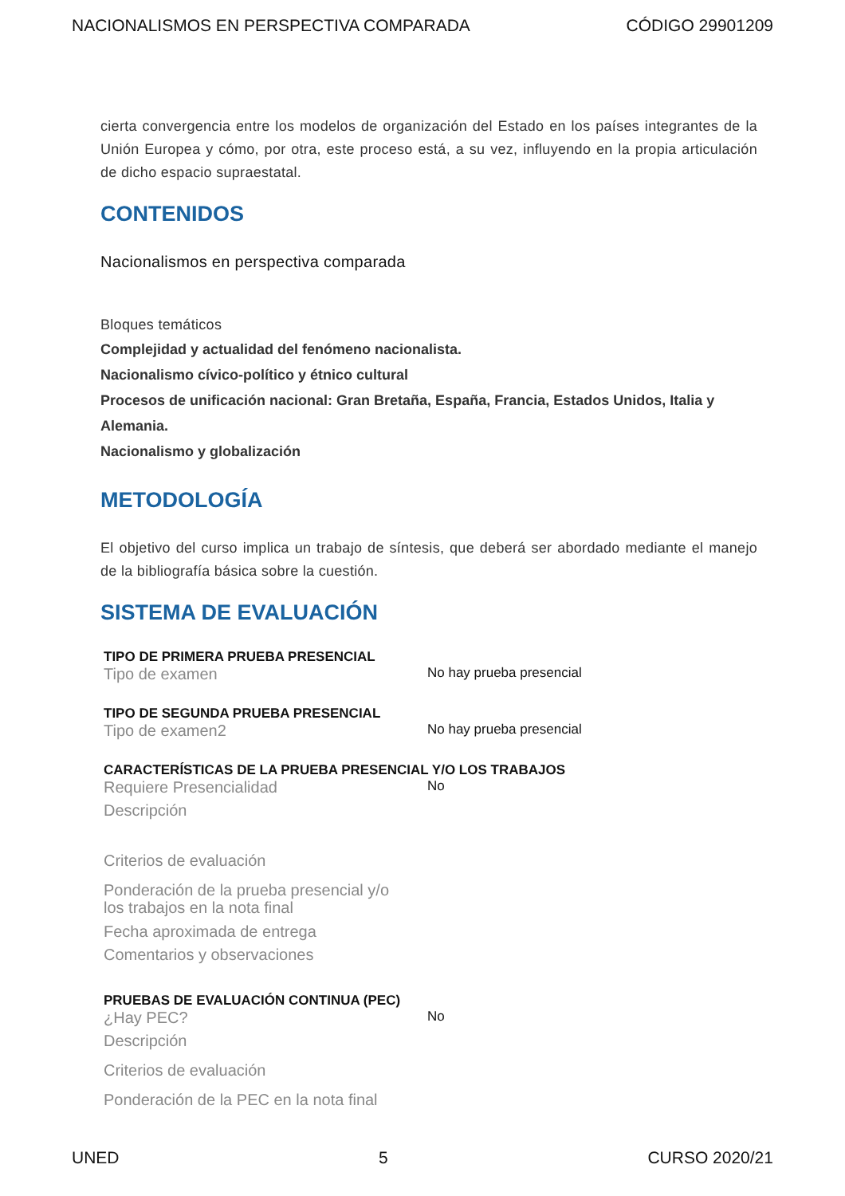NACIONALISMOS EN PERSPECTIVA COMPARADA CÓDIGO 29901209
cierta convergencia entre los modelos de organización del Estado en los países integrantes de la Unión Europea y cómo, por otra, este proceso está, a su vez, influyendo en la propia articulación de dicho espacio supraestatal.
CONTENIDOS
Nacionalismos en perspectiva comparada
Bloques temáticos
Complejidad y actualidad del fenómeno nacionalista.
Nacionalismo cívico-político y étnico cultural
Procesos de unificación nacional: Gran Bretaña, España, Francia, Estados Unidos, Italia y Alemania.
Nacionalismo y globalización
METODOLOGÍA
El objetivo del curso implica un trabajo de síntesis, que deberá ser abordado mediante el manejo de la bibliografía básica sobre la cuestión.
SISTEMA DE EVALUACIÓN
TIPO DE PRIMERA PRUEBA PRESENCIAL
Tipo de examen No hay prueba presencial
TIPO DE SEGUNDA PRUEBA PRESENCIAL
Tipo de examen2 No hay prueba presencial
CARACTERÍSTICAS DE LA PRUEBA PRESENCIAL Y/O LOS TRABAJOS
Requiere Presencialidad No
Descripción
Criterios de evaluación
Ponderación de la prueba presencial y/o
los trabajos en la nota final
Fecha aproximada de entrega
Comentarios y observaciones
PRUEBAS DE EVALUACIÓN CONTINUA (PEC)
¿Hay PEC? No
Descripción
Criterios de evaluación
Ponderación de la PEC en la nota final
UNED 5 CURSO 2020/21